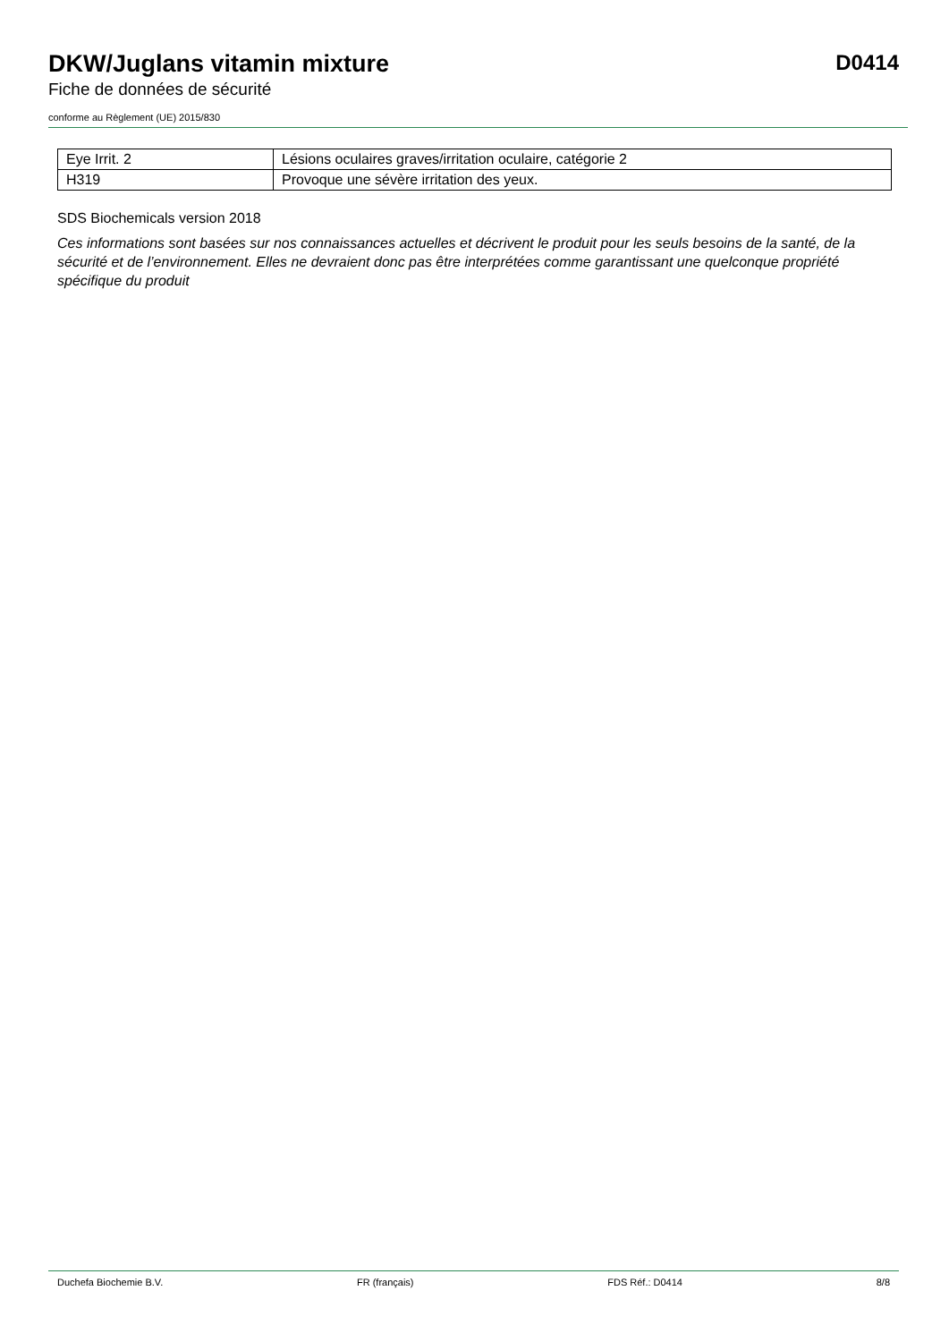DKW/Juglans vitamin mixture
D0414
Fiche de données de sécurité
conforme au Règlement (UE) 2015/830
| Eye Irrit. 2 | Lésions oculaires graves/irritation oculaire, catégorie 2 |
| H319 | Provoque une sévère irritation des yeux. |
SDS Biochemicals version 2018
Ces informations sont basées sur nos connaissances actuelles et décrivent le produit pour les seuls besoins de la santé, de la sécurité et de l’environnement. Elles ne devraient donc pas être interprétées comme garantissant une quelconque propriété spécifique du produit
Duchefa Biochemie B.V. FR (français) FDS Réf.: D0414 8/8